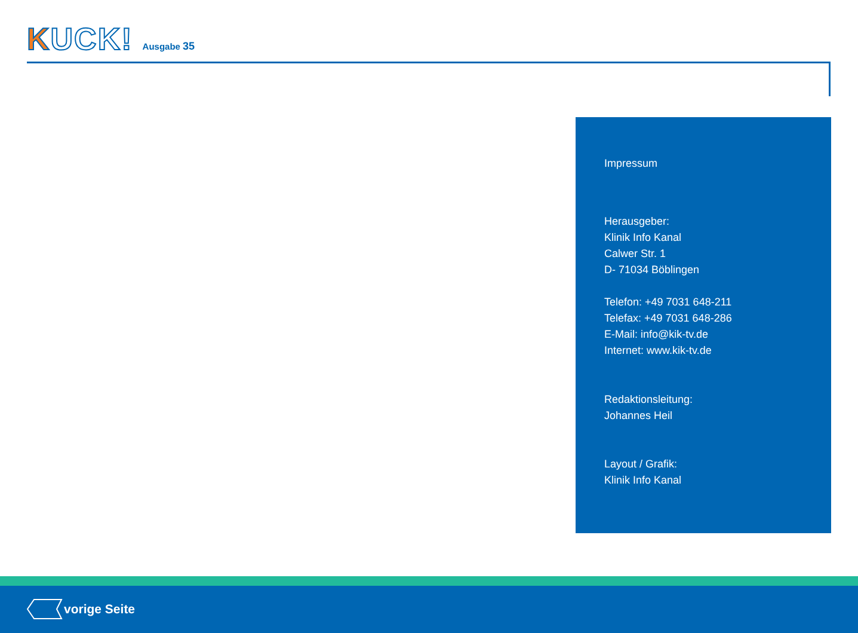KUCK!
Ausgabe 35
Impressum
Herausgeber:
Klinik Info Kanal
Calwer Str. 1
D- 71034 Böblingen
Telefon: +49 7031 648-211
Telefax: +49 7031 648-286
E-Mail: info@kik-tv.de
Internet: www.kik-tv.de
Redaktionsleitung:
Johannes Heil
Layout / Grafik:
Klinik Info Kanal
vorige Seite